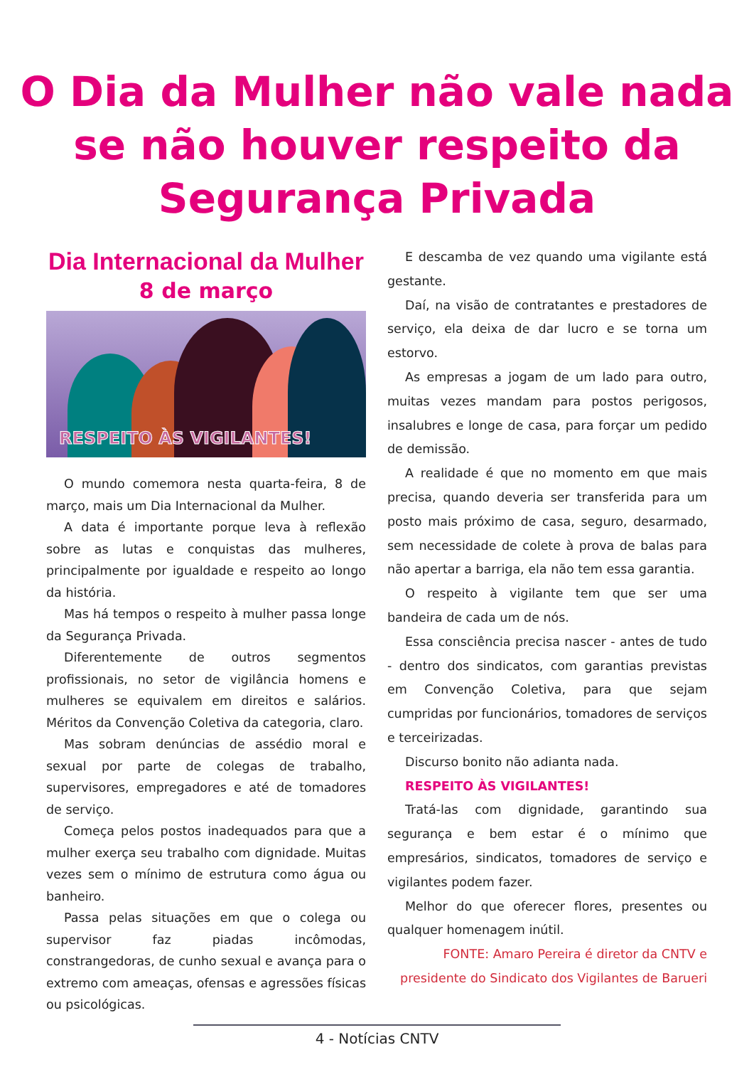O Dia da Mulher não vale nada
se não houver respeito da
Segurança Privada
Dia Internacional da Mulher
8 de março
RESPEITO ÀS VIGILANTES!
O mundo comemora nesta quarta-feira, 8 de março, mais um Dia Internacional da Mulher.
A data é importante porque leva à reflexão sobre as lutas e conquistas das mulheres, principalmente por igualdade e respeito ao longo da história.
Mas há tempos o respeito à mulher passa longe da Segurança Privada.
Diferentemente de outros segmentos profissionais, no setor de vigilância homens e mulheres se equivalem em direitos e salários. Méritos da Convenção Coletiva da categoria, claro.
Mas sobram denúncias de assédio moral e sexual por parte de colegas de trabalho, supervisores, empregadores e até de tomadores de serviço.
Começa pelos postos inadequados para que a mulher exerça seu trabalho com dignidade. Muitas vezes sem o mínimo de estrutura como água ou banheiro.
Passa pelas situações em que o colega ou supervisor faz piadas incômodas, constrangedoras, de cunho sexual e avança para o extremo com ameaças, ofensas e agressões físicas ou psicológicas.
E descamba de vez quando uma vigilante está gestante.
Daí, na visão de contratantes e prestadores de serviço, ela deixa de dar lucro e se torna um estorvo.
As empresas a jogam de um lado para outro, muitas vezes mandam para postos perigosos, insalubres e longe de casa, para forçar um pedido de demissão.
A realidade é que no momento em que mais precisa, quando deveria ser transferida para um posto mais próximo de casa, seguro, desarmado, sem necessidade de colete à prova de balas para não apertar a barriga, ela não tem essa garantia.
O respeito à vigilante tem que ser uma bandeira de cada um de nós.
Essa consciência precisa nascer - antes de tudo - dentro dos sindicatos, com garantias previstas em Convenção Coletiva, para que sejam cumpridas por funcionários, tomadores de serviços e terceirizadas.
Discurso bonito não adianta nada.
RESPEITO ÀS VIGILANTES!
Tratá-las com dignidade, garantindo sua segurança e bem estar é o mínimo que empresários, sindicatos, tomadores de serviço e vigilantes podem fazer.
Melhor do que oferecer flores, presentes ou qualquer homenagem inútil.
FONTE: Amaro Pereira é diretor da CNTV e presidente do Sindicato dos Vigilantes de Barueri
4 - Notícias CNTV